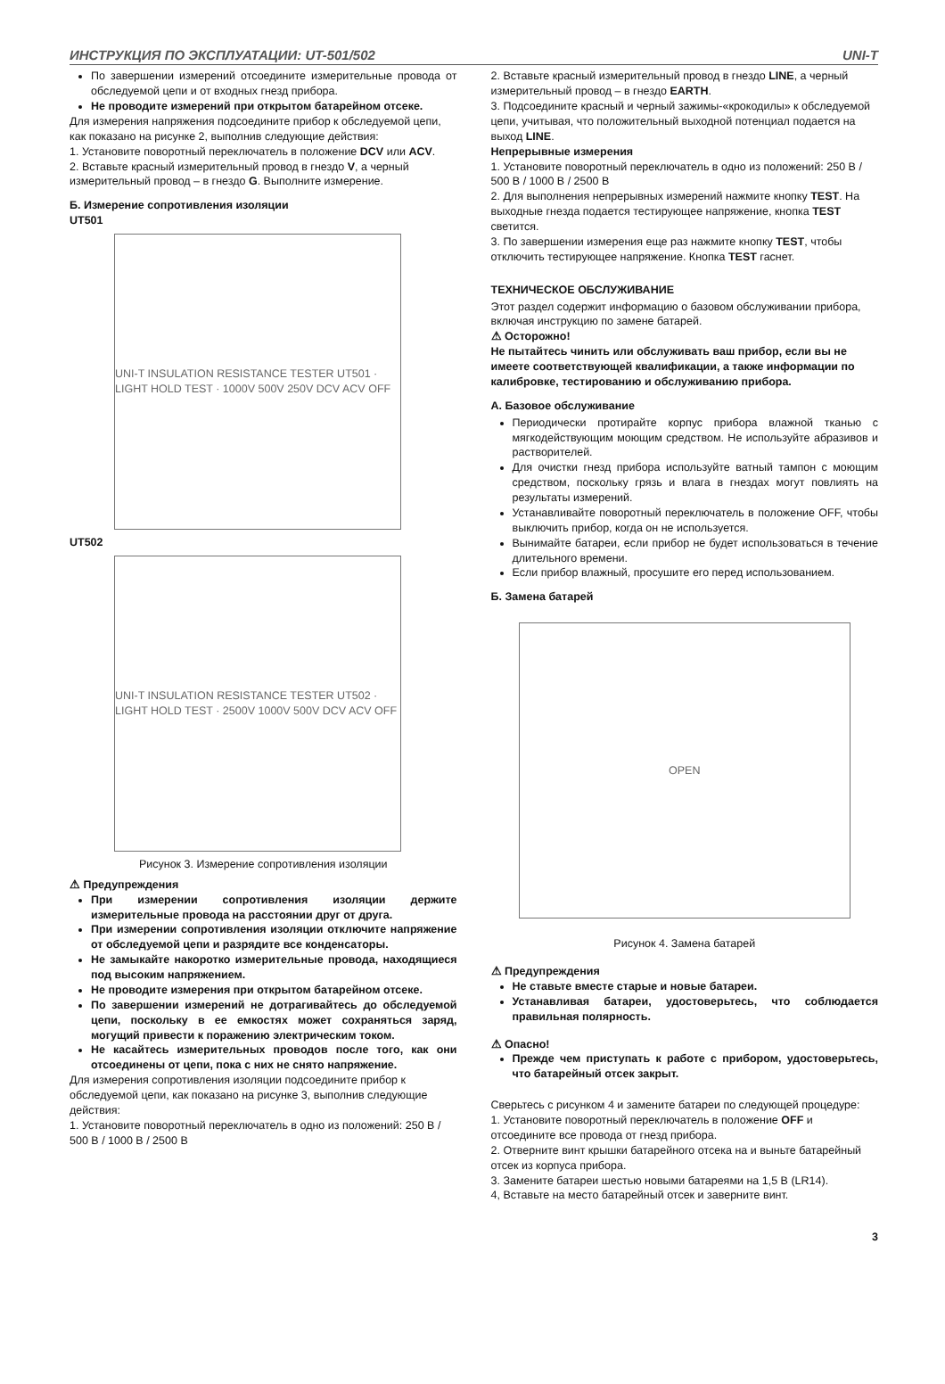ИНСТРУКЦИЯ ПО ЭКСПЛУАТАЦИИ: UT-501/502 UNI-T
По завершении измерений отсоедините измерительные провода от обследуемой цепи и от входных гнезд прибора.
Не проводите измерений при открытом батарейном отсеке.
Для измерения напряжения подсоедините прибор к обследуемой цепи, как показано на рисунке 2, выполнив следующие действия:
1. Установите поворотный переключатель в положение DCV или ACV.
2. Вставьте красный измерительный провод в гнездо V, а черный измерительный провод – в гнездо G. Выполните измерение.
Б. Измерение сопротивления изоляции
UT501
UNI-T INSULATION RESISTANCE TESTER UT501 · LIGHT HOLD TEST · 1000V 500V 250V DCV ACV OFF
UT502
UNI-T INSULATION RESISTANCE TESTER UT502 · LIGHT HOLD TEST · 2500V 1000V 500V DCV ACV OFF
Рисунок 3. Измерение сопротивления изоляции
⚠ Предупреждения
При измерении сопротивления изоляции держите измерительные провода на расстоянии друг от друга.
При измерении сопротивления изоляции отключите напряжение от обследуемой цепи и разрядите все конденсаторы.
Не замыкайте накоротко измерительные провода, находящиеся под высоким напряжением.
Не проводите измерения при открытом батарейном отсеке.
По завершении измерений не дотрагивайтесь до обследуемой цепи, поскольку в ее емкостях может сохраняться заряд, могущий привести к поражению электрическим током.
Не касайтесь измерительных проводов после того, как они отсоединены от цепи, пока с них не снято напряжение.
Для измерения сопротивления изоляции подсоедините прибор к обследуемой цепи, как показано на рисунке 3, выполнив следующие действия:
1. Установите поворотный переключатель в одно из положений: 250 В / 500 В / 1000 В / 2500 В
2. Вставьте красный измерительный провод в гнездо LINE, а черный измерительный провод – в гнездо EARTH.
3. Подсоедините красный и черный зажимы-«крокодилы» к обследуемой цепи, учитывая, что положительный выходной потенциал подается на выход LINE.
Непрерывные измерения
1. Установите поворотный переключатель в одно из положений: 250 В / 500 В / 1000 В / 2500 В
2. Для выполнения непрерывных измерений нажмите кнопку TEST. На выходные гнезда подается тестирующее напряжение, кнопка TEST светится.
3. По завершении измерения еще раз нажмите кнопку TEST, чтобы отключить тестирующее напряжение. Кнопка TEST гаснет.
ТЕХНИЧЕСКОЕ ОБСЛУЖИВАНИЕ
Этот раздел содержит информацию о базовом обслуживании прибора, включая инструкцию по замене батарей.
⚠ Осторожно!
Не пытайтесь чинить или обслуживать ваш прибор, если вы не имеете соответствующей квалификации, а также информации по калибровке, тестированию и обслуживанию прибора.
А. Базовое обслуживание
Периодически протирайте корпус прибора влажной тканью с мягкодействующим моющим средством. Не используйте абразивов и растворителей.
Для очистки гнезд прибора используйте ватный тампон с моющим средством, поскольку грязь и влага в гнездах могут повлиять на результаты измерений.
Устанавливайте поворотный переключатель в положение OFF, чтобы выключить прибор, когда он не используется.
Вынимайте батареи, если прибор не будет использоваться в течение длительного времени.
Если прибор влажный, просушите его перед использованием.
Б. Замена батарей
OPEN
Рисунок 4. Замена батарей
⚠ Предупреждения
Не ставьте вместе старые и новые батареи.
Устанавливая батареи, удостоверьтесь, что соблюдается правильная полярность.
⚠ Опасно!
Прежде чем приступать к работе с прибором, удостоверьтесь, что батарейный отсек закрыт.
Сверьтесь с рисунком 4 и замените батареи по следующей процедуре:
1. Установите поворотный переключатель в положение OFF и отсоедините все провода от гнезд прибора.
2. Отверните винт крышки батарейного отсека на и выньте батарейный отсек из корпуса прибора.
3. Замените батареи шестью новыми батареями на 1,5 В (LR14).
4, Вставьте на место батарейный отсек и заверните винт.
3